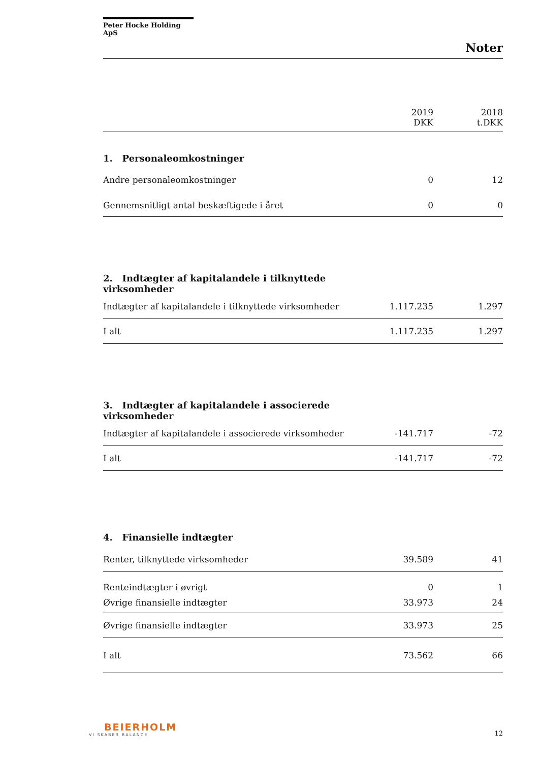Peter Hocke Holding ApS
Noter
| | 2019 DKK | 2018 t.DKK |
| 1. Personaleomkostninger | | |
| Andre personaleomkostninger | 0 | 12 |
| Gennemsnitligt antal beskæftigede i året | 0 | 0 |
| 2. Indtægter af kapitalandele i tilknyttede virksomheder | | |
| Indtægter af kapitalandele i tilknyttede virksomheder | 1.117.235 | 1.297 |
| I alt | 1.117.235 | 1.297 |
| 3. Indtægter af kapitalandele i associerede virksomheder | | |
| Indtægter af kapitalandele i associerede virksomheder | -141.717 | -72 |
| I alt | -141.717 | -72 |
| 4. Finansielle indtægter | | |
| Renter, tilknyttede virksomheder | 39.589 | 41 |
| Renteindtægter i øvrigt | 0 | 1 |
| Øvrige finansielle indtægter | 33.973 | 24 |
| Øvrige finansielle indtægter | 33.973 | 25 |
| I alt | 73.562 | 66 |
BEIERHOLM
VI SKABER BALANCE
12